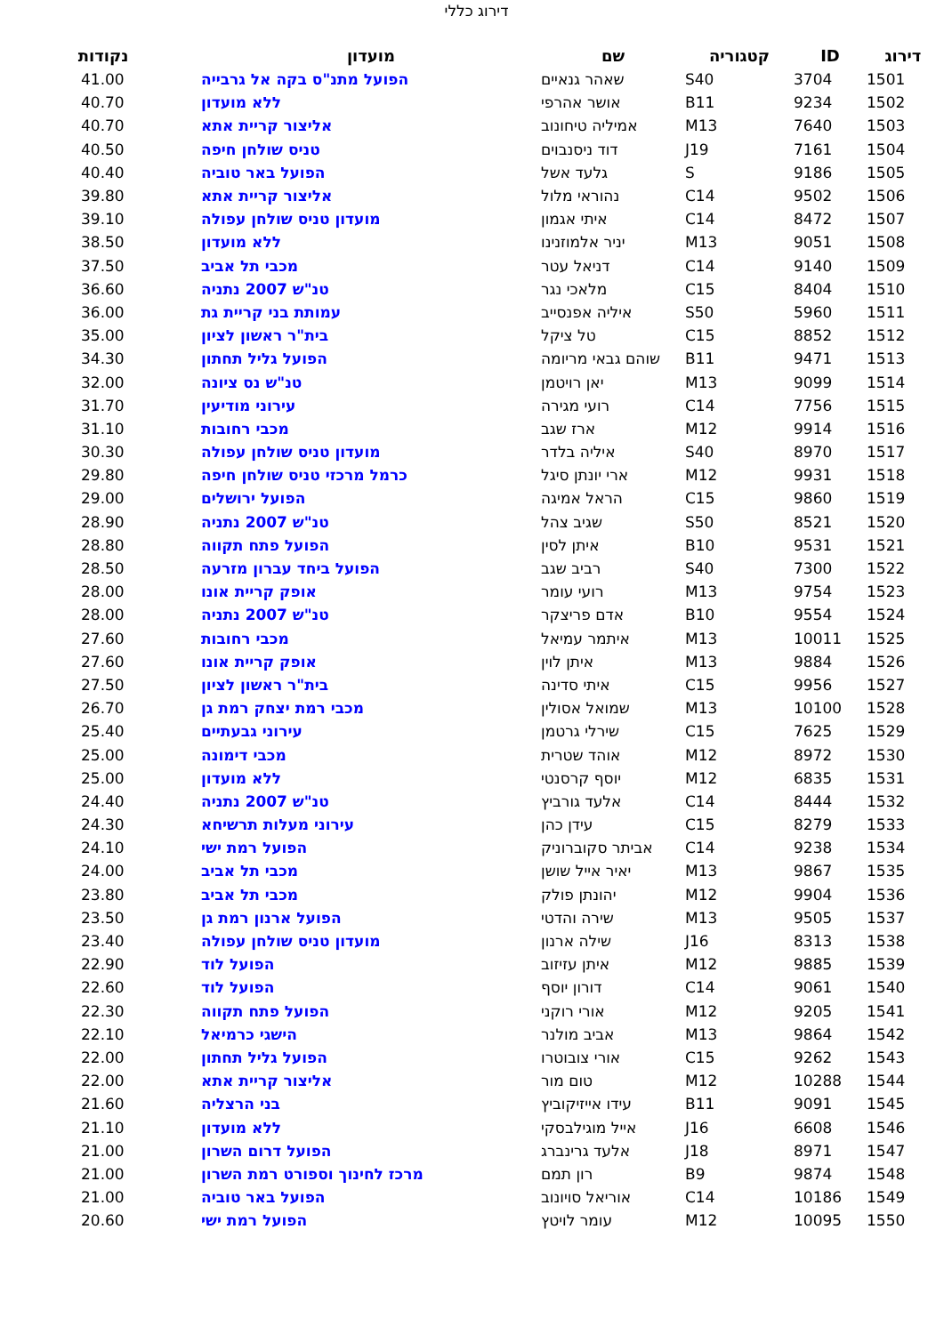דירוג כללי
| דירוג | ID | קטגוריה | שם | מועדון | נקודות |
| --- | --- | --- | --- | --- | --- |
| 1501 | 3704 | S40 | שאהר גנאיים | הפועל מתנ"ס בקה אל גרבייה | 41.00 |
| 1502 | 9234 | B11 | אושר אהרפי | ללא מועדון | 40.70 |
| 1503 | 7640 | M13 | אמיליה טיחונוב | אליצור קריית אתא | 40.70 |
| 1504 | 7161 | J19 | דוד ניסנבוים | טניס שולחן חיפה | 40.50 |
| 1505 | 9186 | S | גלעד אשל | הפועל באר טוביה | 40.40 |
| 1506 | 9502 | C14 | נהוראי מלול | אליצור קריית אתא | 39.80 |
| 1507 | 8472 | C14 | איתי אגמון | מועדון טניס שולחן עפולה | 39.10 |
| 1508 | 9051 | M13 | יניר אלמוזנינו | ללא מועדון | 38.50 |
| 1509 | 9140 | C14 | דניאל עטר | מכבי תל אביב | 37.50 |
| 1510 | 8404 | C15 | מלאכי נגר | טנ"ש 2007 נתניה | 36.60 |
| 1511 | 5960 | S50 | איליה אפנסייב | עמותת בני קריית גת | 36.00 |
| 1512 | 8852 | C15 | טל ציקל | בית"ר ראשון לציון | 35.00 |
| 1513 | 9471 | B11 | שוהם גבאי מריומה | הפועל גליל תחתון | 34.30 |
| 1514 | 9099 | M13 | יאן רויטמן | טנ"ש נס ציונה | 32.00 |
| 1515 | 7756 | C14 | רועי מגירה | עירוני מודיעין | 31.70 |
| 1516 | 9914 | M12 | ארז שגב | מכבי רחובות | 31.10 |
| 1517 | 8970 | S40 | איליה בלדר | מועדון טניס שולחן עפולה | 30.30 |
| 1518 | 9931 | M12 | ארי יונתן סיגל | כרמל מרכזי טניס שולחן חיפה | 29.80 |
| 1519 | 9860 | C15 | הראל אמיגה | הפועל ירושלים | 29.00 |
| 1520 | 8521 | S50 | שגיב צהל | טנ"ש 2007 נתניה | 28.90 |
| 1521 | 9531 | B10 | איתן לסין | הפועל פתח תקווה | 28.80 |
| 1522 | 7300 | S40 | רביב שגב | הפועל ביחד עברון מזרעה | 28.50 |
| 1523 | 9754 | M13 | רועי עומר | אופק קריית אונו | 28.00 |
| 1524 | 9554 | B10 | אדם פריצקר | טנ"ש 2007 נתניה | 28.00 |
| 1525 | 10011 | M13 | איתמר עמיאל | מכבי רחובות | 27.60 |
| 1526 | 9884 | M13 | איתן לוין | אופק קריית אונו | 27.60 |
| 1527 | 9956 | C15 | איתי סדינה | בית"ר ראשון לציון | 27.50 |
| 1528 | 10100 | M13 | שמואל אסולין | מכבי רמת יצחק רמת גן | 26.70 |
| 1529 | 7625 | C15 | שירלי גרטמן | עירוני גבעתיים | 25.40 |
| 1530 | 8972 | M12 | אוהד שטרית | מכבי דימונה | 25.00 |
| 1531 | 6835 | M12 | יוסף קרסנטי | ללא מועדון | 25.00 |
| 1532 | 8444 | C14 | אלעד גורביץ | טנ"ש 2007 נתניה | 24.40 |
| 1533 | 8279 | C15 | עידן כהן | עירוני מעלות תרשיחא | 24.30 |
| 1534 | 9238 | C14 | אביתר סקוברוניק | הפועל רמת ישי | 24.10 |
| 1535 | 9867 | M13 | יאיר אייל שושן | מכבי תל אביב | 24.00 |
| 1536 | 9904 | M12 | יהונתן פולק | מכבי תל אביב | 23.80 |
| 1537 | 9505 | M13 | שירה והדטי | הפועל ארנון רמת גן | 23.50 |
| 1538 | 8313 | J16 | שילה ארנון | מועדון טניס שולחן עפולה | 23.40 |
| 1539 | 9885 | M12 | איתן עזיזוב | הפועל לוד | 22.90 |
| 1540 | 9061 | C14 | דורון יוסף | הפועל לוד | 22.60 |
| 1541 | 9205 | M12 | אורי רוקני | הפועל פתח תקווה | 22.30 |
| 1542 | 9864 | M13 | אביב מולנר | הישגי כרמיאל | 22.10 |
| 1543 | 9262 | C15 | אורי צובוטרו | הפועל גליל תחתון | 22.00 |
| 1544 | 10288 | M12 | טום מור | אליצור קריית אתא | 22.00 |
| 1545 | 9091 | B11 | עידו אייזיקוביץ | בני הרצליה | 21.60 |
| 1546 | 6608 | J16 | אייל מוגילבסקי | ללא מועדון | 21.10 |
| 1547 | 8971 | J18 | אלעד גרינברג | הפועל דרום השרון | 21.00 |
| 1548 | 9874 | B9 | רון תמם | מרכז לחינוך וספורט רמת השרון | 21.00 |
| 1549 | 10186 | C14 | אוריאל סויונוב | הפועל באר טוביה | 21.00 |
| 1550 | 10095 | M12 | עומר לויטץ | הפועל רמת ישי | 20.60 |